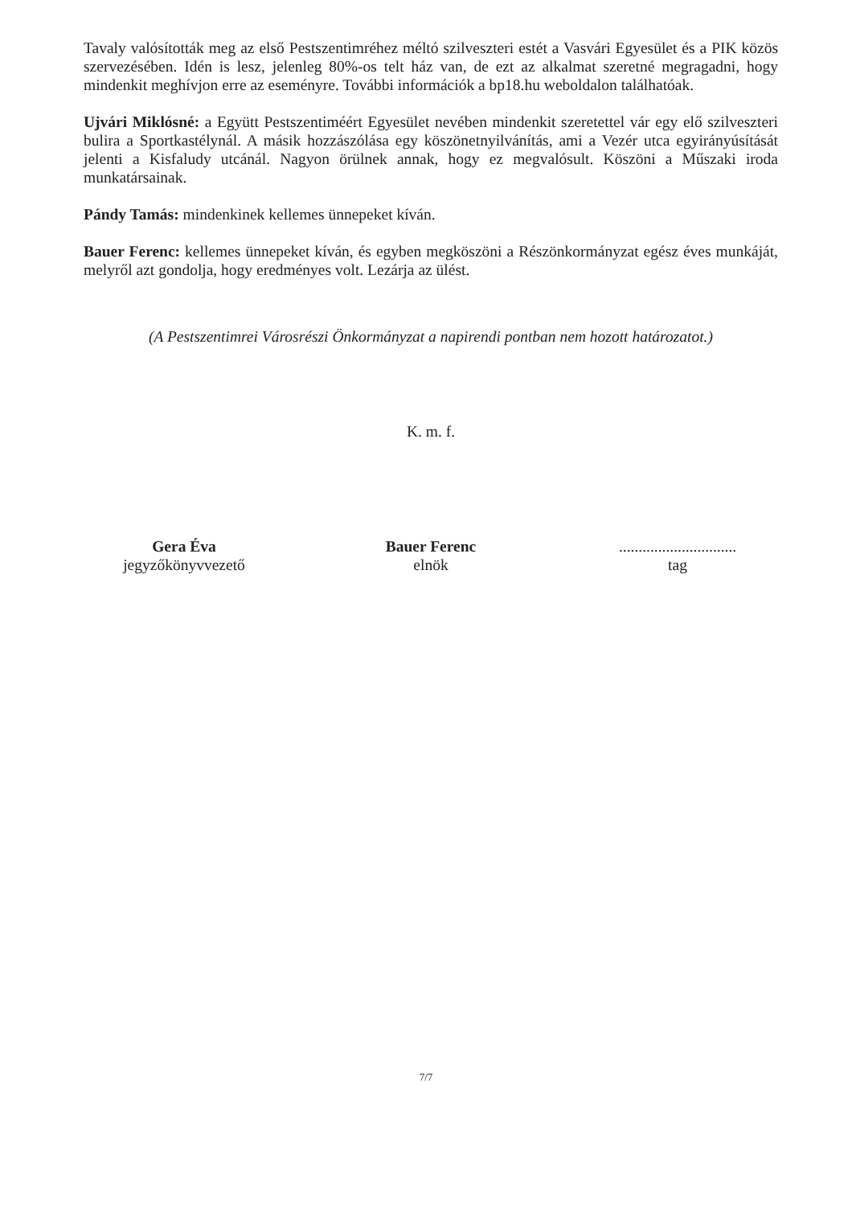Tavaly valósították meg az első Pestszentimréhez méltó szilveszteri estét a Vasvári Egyesület és a PIK közös szervezésében. Idén is lesz, jelenleg 80%-os telt ház van, de ezt az alkalmat szeretné megragadni, hogy mindenkit meghívjon erre az eseményre. További információk a bp18.hu weboldalon találhatóak.
Ujvári Miklósné: a Együtt Pestszentiméért Egyesület nevében mindenkit szeretettel vár egy elő szilveszteri bulira a Sportkastélynál. A másik hozzászólása egy köszönetnyilvánítás, ami a Vezér utca egyirányúsítását jelenti a Kisfaludy utcánál. Nagyon örülnek annak, hogy ez megvalósult. Köszöni a Műszaki iroda munkatársainak.
Pándy Tamás: mindenkinek kellemes ünnepeket kíván.
Bauer Ferenc: kellemes ünnepeket kíván, és egyben megköszöni a Részönkormányzat egész éves munkáját, melyről azt gondolja, hogy eredményes volt. Lezárja az ülést.
(A Pestszentimrei Városrészi Önkormányzat a napirendi pontban nem hozott határozatot.)
K. m. f.
Gera Éva
jegyzőkönyvvezető
Bauer Ferenc
elnök
..............................
tag
7/7